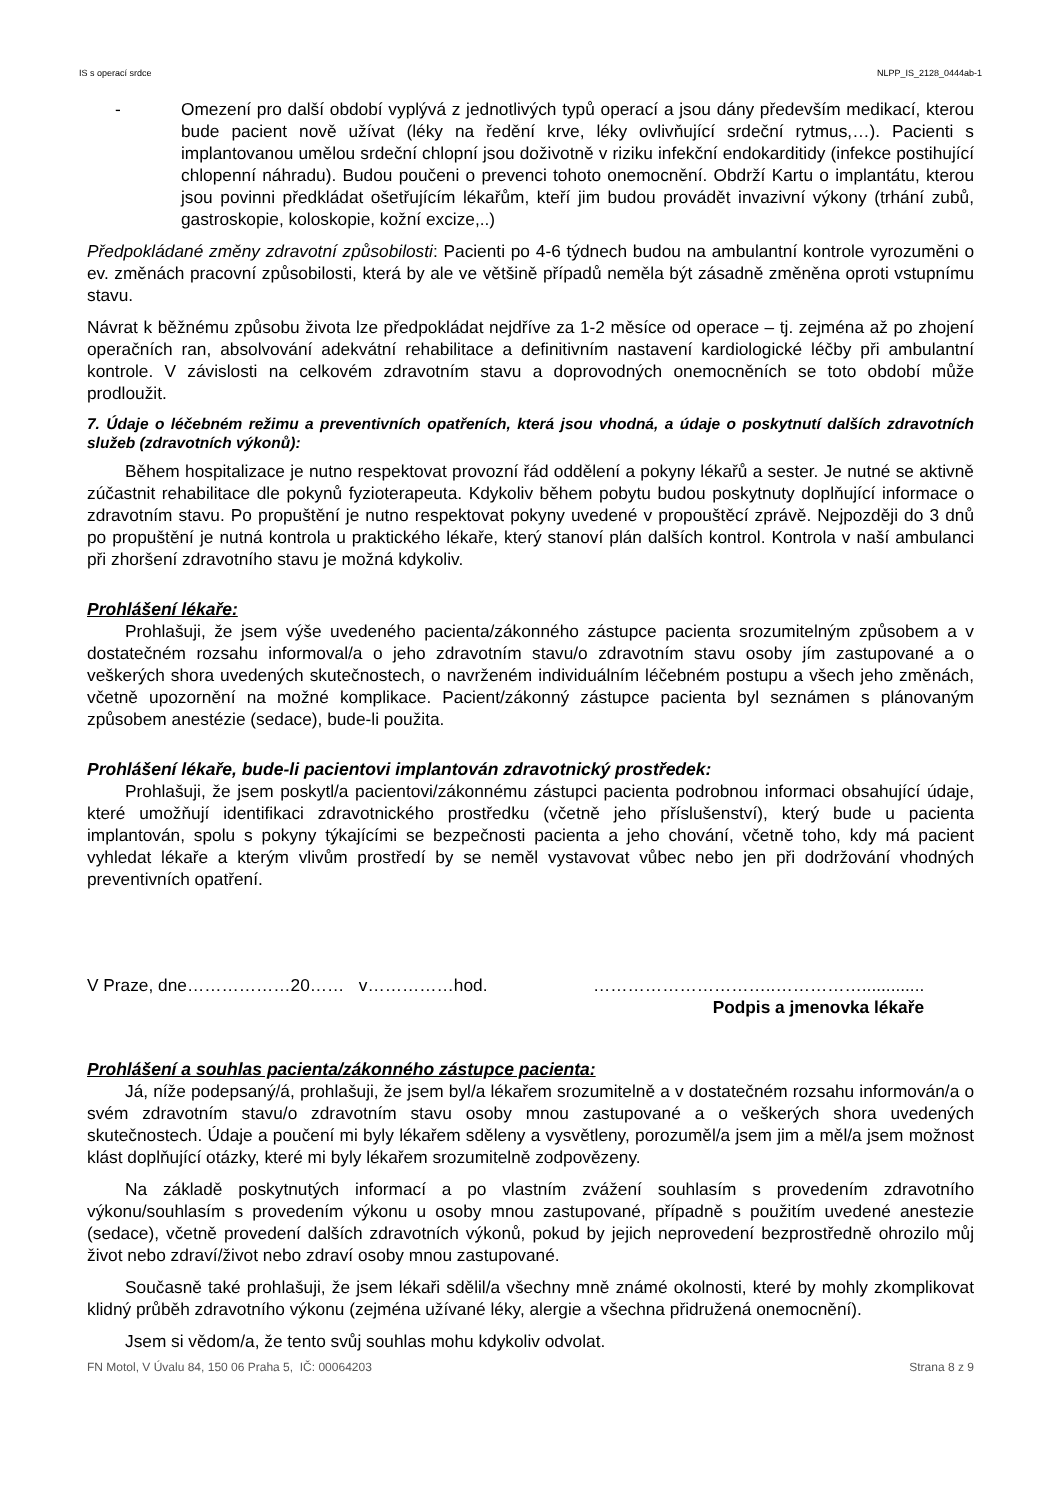IS s operací srdce NLPP_IS_2128_0444ab-1
- Omezení pro další období vyplývá z jednotlivých typů operací a jsou dány především medikací, kterou bude pacient nově užívat (léky na ředění krve, léky ovlivňující srdeční rytmus,…). Pacienti s implantovanou umělou srdeční chlopní jsou doživotně v riziku infekční endokarditidy (infekce postihující chlopenní náhradu). Budou poučeni o prevenci tohoto onemocnění. Obdrží Kartu o implantátu, kterou jsou povinni předkládat ošetřujícím lékařům, kteří jim budou provádět invazivní výkony (trhání zubů, gastroskopie, koloskopie, kožní excize,..)
Předpokládané změny zdravotní způsobilosti: Pacienti po 4-6 týdnech budou na ambulantní kontrole vyrozuměni o ev. změnách pracovní způsobilosti, která by ale ve většině případů neměla být zásadně změněna oproti vstupnímu stavu.
Návrat k běžnému způsobu života lze předpokládat nejdříve za 1-2 měsíce od operace – tj. zejména až po zhojení operačních ran, absolvování adekvátní rehabilitace a definitivním nastavení kardiologické léčby při ambulantní kontrole. V závislosti na celkovém zdravotním stavu a doprovodných onemocněních se toto období může prodloužit.
7. Údaje o léčebném režimu a preventivních opatřeních, která jsou vhodná, a údaje o poskytnutí dalších zdravotních služeb (zdravotních výkonů):
Během hospitalizace je nutno respektovat provozní řád oddělení a pokyny lékařů a sester. Je nutné se aktivně zúčastnit rehabilitace dle pokynů fyzioterapeuta. Kdykoliv během pobytu budou poskytnuty doplňující informace o zdravotním stavu. Po propuštění je nutno respektovat pokyny uvedené v propouštěcí zprávě. Nejpozději do 3 dnů po propuštění je nutná kontrola u praktického lékaře, který stanoví plán dalších kontrol. Kontrola v naší ambulanci při zhoršení zdravotního stavu je možná kdykoliv.
Prohlášení lékaře:
Prohlašuji, že jsem výše uvedeného pacienta/zákonného zástupce pacienta srozumitelným způsobem a v dostatečném rozsahu informoval/a o jeho zdravotním stavu/o zdravotním stavu osoby jím zastupované a o veškerých shora uvedených skutečnostech, o navrženém individuálním léčebném postupu a všech jeho změnách, včetně upozornění na možné komplikace. Pacient/zákonný zástupce pacienta byl seznámen s plánovaným způsobem anestézie (sedace), bude-li použita.
Prohlášení lékaře, bude-li pacientovi implantován zdravotnický prostředek:
Prohlašuji, že jsem poskytl/a pacientovi/zákonnému zástupci pacienta podrobnou informaci obsahující údaje, které umožňují identifikaci zdravotnického prostředku (včetně jeho příslušenství), který bude u pacienta implantován, spolu s pokyny týkajícími se bezpečnosti pacienta a jeho chování, včetně toho, kdy má pacient vyhledat lékaře a kterým vlivům prostředí by se neměl vystavovat vůbec nebo jen při dodržování vhodných preventivních opatření.
V Praze, dne………………20…… v……………hod. …………………………..…………….............
Podpis a jmenovka lékaře
Prohlášení a souhlas pacienta/zákonného zástupce pacienta:
Já, níže podepsaný/á, prohlašuji, že jsem byl/a lékařem srozumitelně a v dostatečném rozsahu informován/a o svém zdravotním stavu/o zdravotním stavu osoby mnou zastupované a o veškerých shora uvedených skutečnostech. Údaje a poučení mi byly lékařem sděleny a vysvětleny, porozuměl/a jsem jim a měl/a jsem možnost klást doplňující otázky, které mi byly lékařem srozumitelně zodpovězeny.
Na základě poskytnutých informací a po vlastním zvážení souhlasím s provedením zdravotního výkonu/souhlasím s provedením výkonu u osoby mnou zastupované, případně s použitím uvedené anestezie (sedace), včetně provedení dalších zdravotních výkonů, pokud by jejich neprovedení bezprostředně ohrozilo můj život nebo zdraví/život nebo zdraví osoby mnou zastupované.
Současně také prohlašuji, že jsem lékaři sdělil/a všechny mně známé okolnosti, které by mohly zkomplikovat klidný průběh zdravotního výkonu (zejména užívané léky, alergie a všechna přidružená onemocnění).
Jsem si vědom/a, že tento svůj souhlas mohu kdykoliv odvolat.
FN Motol, V Úvalu 84, 150 06 Praha 5, IČ: 00064203 Strana 8 z 9